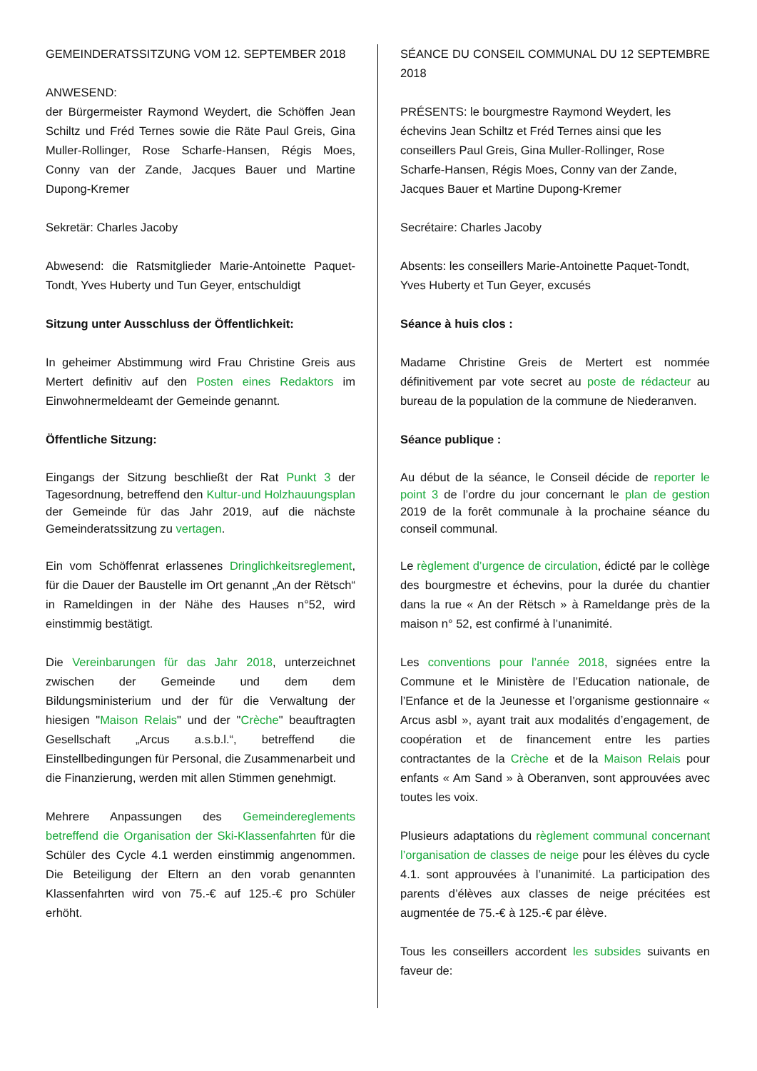GEMEINDERATSSITZUNG VOM 12. SEPTEMBER 2018
ANWESEND:
der Bürgermeister Raymond Weydert, die Schöffen Jean Schiltz und Fréd Ternes sowie die Räte Paul Greis, Gina Muller-Rollinger, Rose Scharfe-Hansen, Régis Moes, Conny van der Zande, Jacques Bauer und Martine Dupong-Kremer
Sekretär: Charles Jacoby
Abwesend: die Ratsmitglieder Marie-Antoinette Paquet-Tondt, Yves Huberty und Tun Geyer, entschuldigt
Sitzung unter Ausschluss der Öffentlichkeit:
In geheimer Abstimmung wird Frau Christine Greis aus Mertert definitiv auf den Posten eines Redaktors im Einwohnermeldeamt der Gemeinde genannt.
Öffentliche Sitzung:
Eingangs der Sitzung beschließt der Rat Punkt 3 der Tagesordnung, betreffend den Kultur-und Holzhauungsplan der Gemeinde für das Jahr 2019, auf die nächste Gemeinderatssitzung zu vertagen.
Ein vom Schöffenrat erlassenes Dringlichkeitsreglement, für die Dauer der Baustelle im Ort genannt „An der Rëtsch“ in Rameldingen in der Nähe des Hauses n°52, wird einstimmig bestätigt.
Die Vereinbarungen für das Jahr 2018, unterzeichnet zwischen der Gemeinde und dem dem Bildungsministerium und der für die Verwaltung der hiesigen "Maison Relais" und der "Crèche" beauftragten Gesellschaft „Arcus a.s.b.l.“, betreffend die Einstellbedingungen für Personal, die Zusammenarbeit und die Finanzierung, werden mit allen Stimmen genehmigt.
Mehrere Anpassungen des Gemeindereglements betreffend die Organisation der Ski-Klassenfahrten für die Schüler des Cycle 4.1 werden einstimmig angenommen. Die Beteiligung der Eltern an den vorab genannten Klassenfahrten wird von 75.-€ auf 125.-€ pro Schüler erhöht.
SÉANCE DU CONSEIL COMMUNAL DU 12 SEPTEMBRE 2018
PRÉSENTS: le bourgmestre Raymond Weydert, les échevins Jean Schiltz et Fréd Ternes ainsi que les conseillers Paul Greis, Gina Muller-Rollinger, Rose Scharfe-Hansen, Régis Moes, Conny van der Zande, Jacques Bauer et Martine Dupong-Kremer
Secrétaire: Charles Jacoby
Absents: les conseillers Marie-Antoinette Paquet-Tondt, Yves Huberty et Tun Geyer, excusés
Séance à huis clos :
Madame Christine Greis de Mertert est nommée définitivement par vote secret au poste de rédacteur au bureau de la population de la commune de Niederanven.
Séance publique :
Au début de la séance, le Conseil décide de reporter le point 3 de l’ordre du jour concernant le plan de gestion 2019 de la forêt communale à la prochaine séance du conseil communal.
Le règlement d’urgence de circulation, édicté par le collège des bourgmestre et échevins, pour la durée du chantier dans la rue « An der Rëtsch » à Rameldange près de la maison n° 52, est confirmé à l’unanimité.
Les conventions pour l’année 2018, signées entre la Commune et le Ministère de l’Education nationale, de l’Enfance et de la Jeunesse et l’organisme gestionnaire « Arcus asbl », ayant trait aux modalités d’engagement, de coopération et de financement entre les parties contractantes de la Crèche et de la Maison Relais pour enfants « Am Sand » à Oberanven, sont approuvées avec toutes les voix.
Plusieurs adaptations du règlement communal concernant l’organisation de classes de neige pour les élèves du cycle 4.1. sont approuvées à l’unanimité. La participation des parents d’élèves aux classes de neige précitées est augmentée de 75.-€ à 125.-€ par élève.
Tous les conseillers accordent les subsides suivants en faveur de: